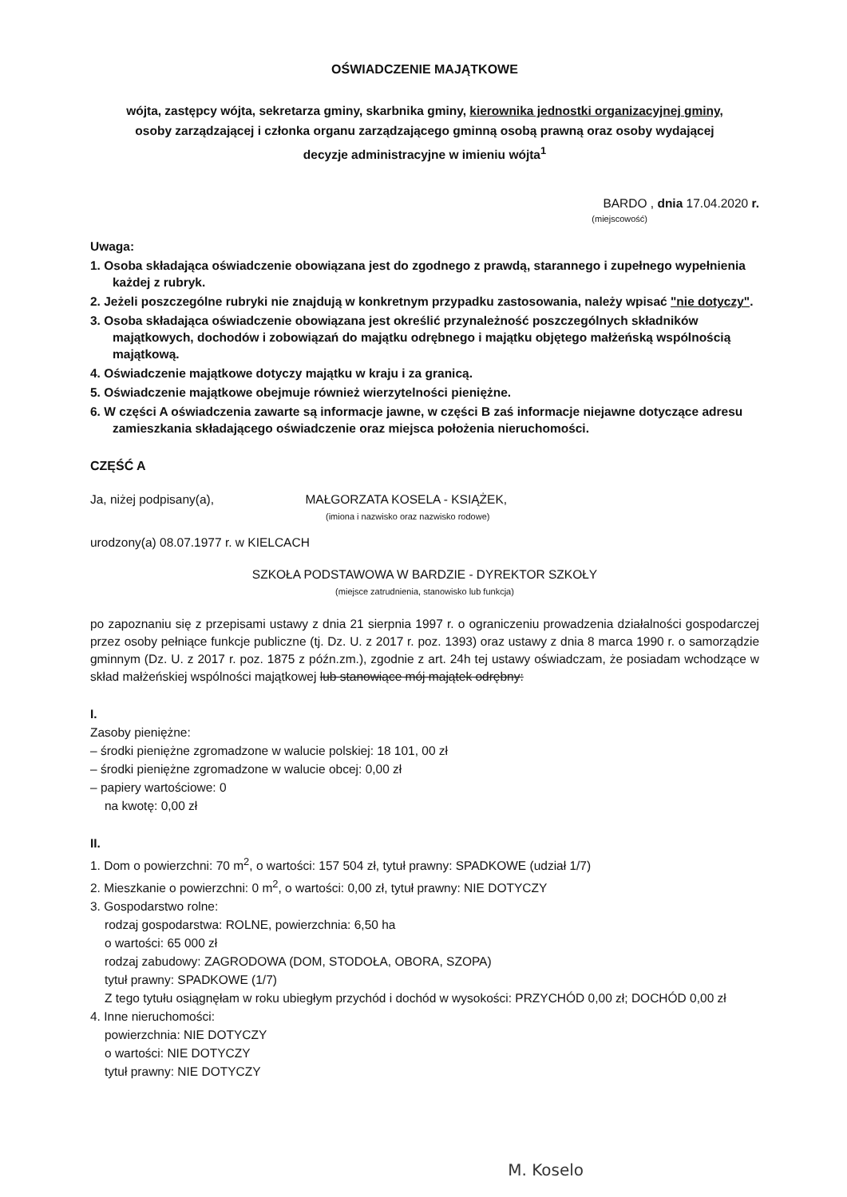OŚWIADCZENIE MAJĄTKOWE
wójta, zastępcy wójta, sekretarza gminy, skarbnika gminy, kierownika jednostki organizacyjnej gminy,
osoby zarządzającej i członka organu zarządzającego gminną osobą prawną oraz osoby wydającej
decyzje administracyjne w imieniu wójta<sup>1</sup>
BARDO , dnia 17.04.2020 r.
(miejscowość)
Uwaga:
1. Osoba składająca oświadczenie obowiązana jest do zgodnego z prawdą, starannego i zupełnego wypełnienia każdej z rubryk.
2. Jeżeli poszczególne rubryki nie znajdują w konkretnym przypadku zastosowania, należy wpisać "nie dotyczy".
3. Osoba składająca oświadczenie obowiązana jest określić przynależność poszczególnych składników majątkowych, dochodów i zobowiązań do majątku odrębnego i majątku objętego małżeńską wspólnością majątkową.
4. Oświadczenie majątkowe dotyczy majątku w kraju i za granicą.
5. Oświadczenie majątkowe obejmuje również wierzytelności pieniężne.
6. W części A oświadczenia zawarte są informacje jawne, w części B zaś informacje niejawne dotyczące adresu zamieszkania składającego oświadczenie oraz miejsca położenia nieruchomości.
CZĘŚĆ A
Ja, niżej podpisany(a), MAŁGORZATA KOSELA - KSIĄŻEK,
(imiona i nazwisko oraz nazwisko rodowe)
urodzony(a) 08.07.1977 r. w KIELCACH
SZKOŁA PODSTAWOWA W BARDZIE - DYREKTOR SZKOŁY
(miejsce zatrudnienia, stanowisko lub funkcja)
po zapoznaniu się z przepisami ustawy z dnia 21 sierpnia 1997 r. o ograniczeniu prowadzenia działalności gospodarczej przez osoby pełniące funkcje publiczne (tj. Dz. U. z 2017 r. poz. 1393) oraz ustawy z dnia 8 marca 1990 r. o samorządzie gminnym (Dz. U. z 2017 r. poz. 1875 z późn.zm.), zgodnie z art. 24h tej ustawy oświadczam, że posiadam wchodzące w skład małżeńskiej wspólności majątkowej lub stanowiące mój majątek odrębny:
I.
Zasoby pieniężne:
– środki pieniężne zgromadzone w walucie polskiej: 18 101, 00 zł
– środki pieniężne zgromadzone w walucie obcej: 0,00 zł
– papiery wartościowe: 0
na kwotę: 0,00 zł
II.
1. Dom o powierzchni: 70 m<sup>2</sup>, o wartości: 157 504 zł, tytuł prawny: SPADKOWE (udział 1/7)
2. Mieszkanie o powierzchni: 0 m<sup>2</sup>, o wartości: 0,00 zł, tytuł prawny: NIE DOTYCZY
3. Gospodarstwo rolne:
rodzaj gospodarstwa: ROLNE, powierzchnia: 6,50 ha
o wartości: 65 000 zł
rodzaj zabudowy: ZAGRODOWA (DOM, STODOŁA, OBORA, SZOPA)
tytuł prawny: SPADKOWE (1/7)
Z tego tytułu osiągnęłam w roku ubiegłym przychód i dochód w wysokości: PRZYCHÓD 0,00 zł; DOCHÓD 0,00 zł
4. Inne nieruchomości:
powierzchnia: NIE DOTYCZY
o wartości: NIE DOTYCZY
tytuł prawny: NIE DOTYCZY
M. Koselo